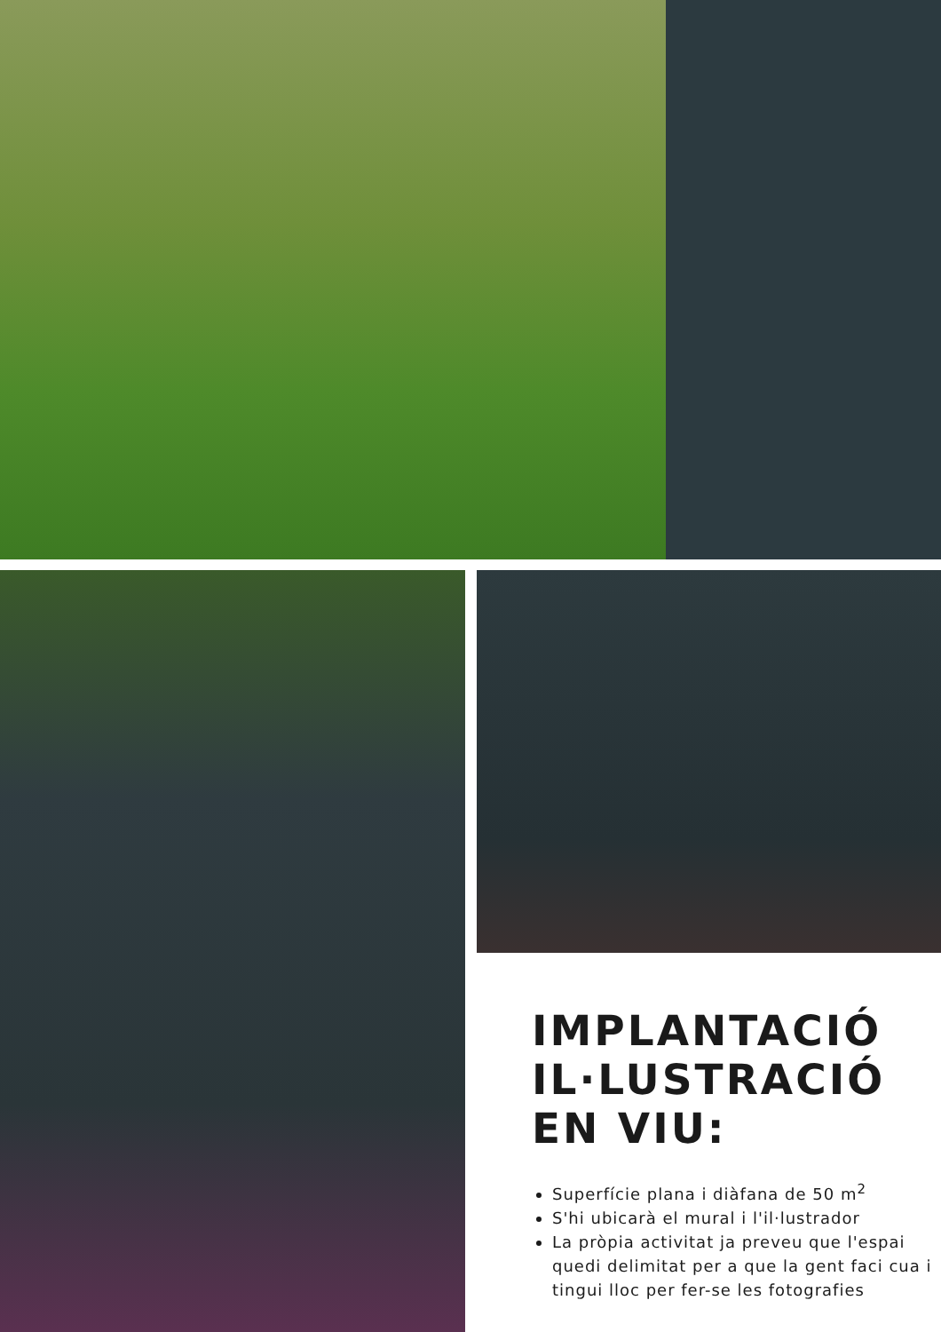IMPLANTACIÓ
IL·LUSTRACIÓ
EN VIU:
Superfície plana i diàfana de 50 m<sup>2</sup>
S'hi ubicarà el mural i l'il·lustrador
La pròpia activitat ja preveu que l'espai quedi delimitat per a que la gent faci cua i tingui lloc per fer-se les fotografies